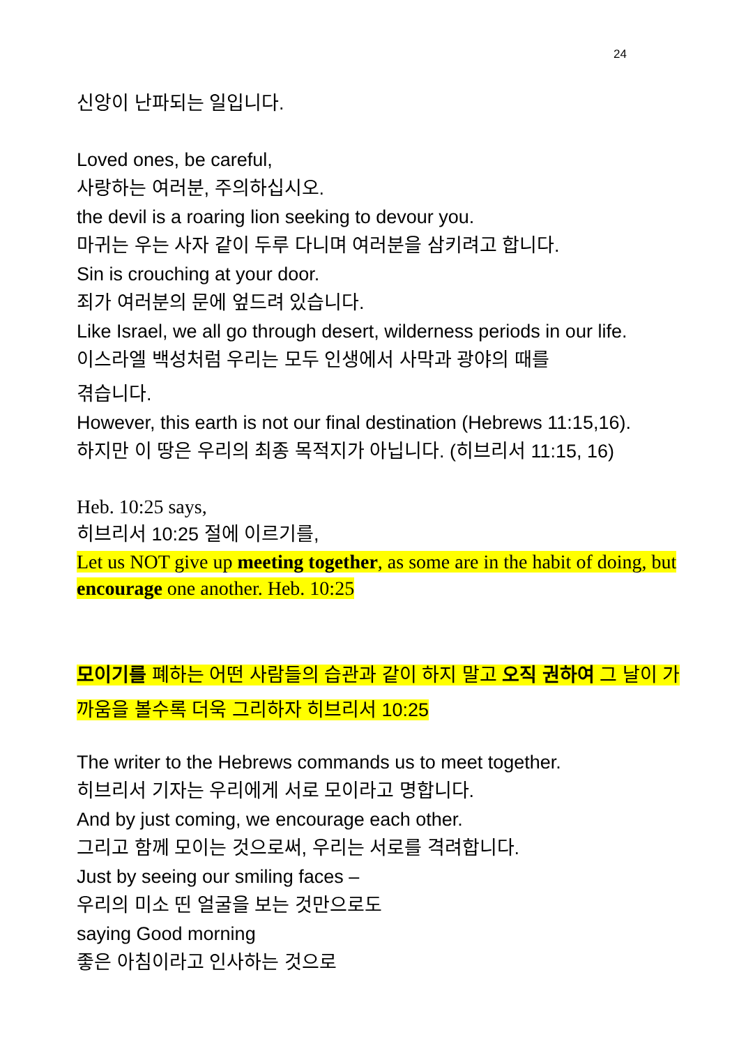24
신앙이 난파되는 일입니다.
Loved ones, be careful,
사랑하는 여러분, 주의하십시오.
the devil is a roaring lion seeking to devour you.
마귀는 우는 사자 같이 두루 다니며 여러분을 삼키려고 합니다.
Sin is crouching at your door.
죄가 여러분의 문에 엎드려 있습니다.
Like Israel, we all go through desert, wilderness periods in our life.
이스라엘 백성처럼 우리는 모두 인생에서 사막과 광야의 때를
겪습니다.
However, this earth is not our final destination (Hebrews 11:15,16).
하지만 이 땅은 우리의 최종 목적지가 아닙니다. (히브리서 11:15, 16)
Heb. 10:25 says,
히브리서 10:25 절에 이르기를,
Let us NOT give up meeting together, as some are in the habit of doing, but encourage one another. Heb. 10:25
모이기를 폐하는 어떤 사람들의 습관과 같이 하지 말고 오직 권하여 그 날이 가까움을 볼수록 더욱 그리하자 히브리서 10:25
The writer to the Hebrews commands us to meet together.
히브리서 기자는 우리에게 서로 모이라고 명합니다.
And by just coming, we encourage each other.
그리고 함께 모이는 것으로써, 우리는 서로를 격려합니다.
Just by seeing our smiling faces –
우리의 미소 띤 얼굴을 보는 것만으로도
saying Good morning
좋은 아침이라고 인사하는 것으로